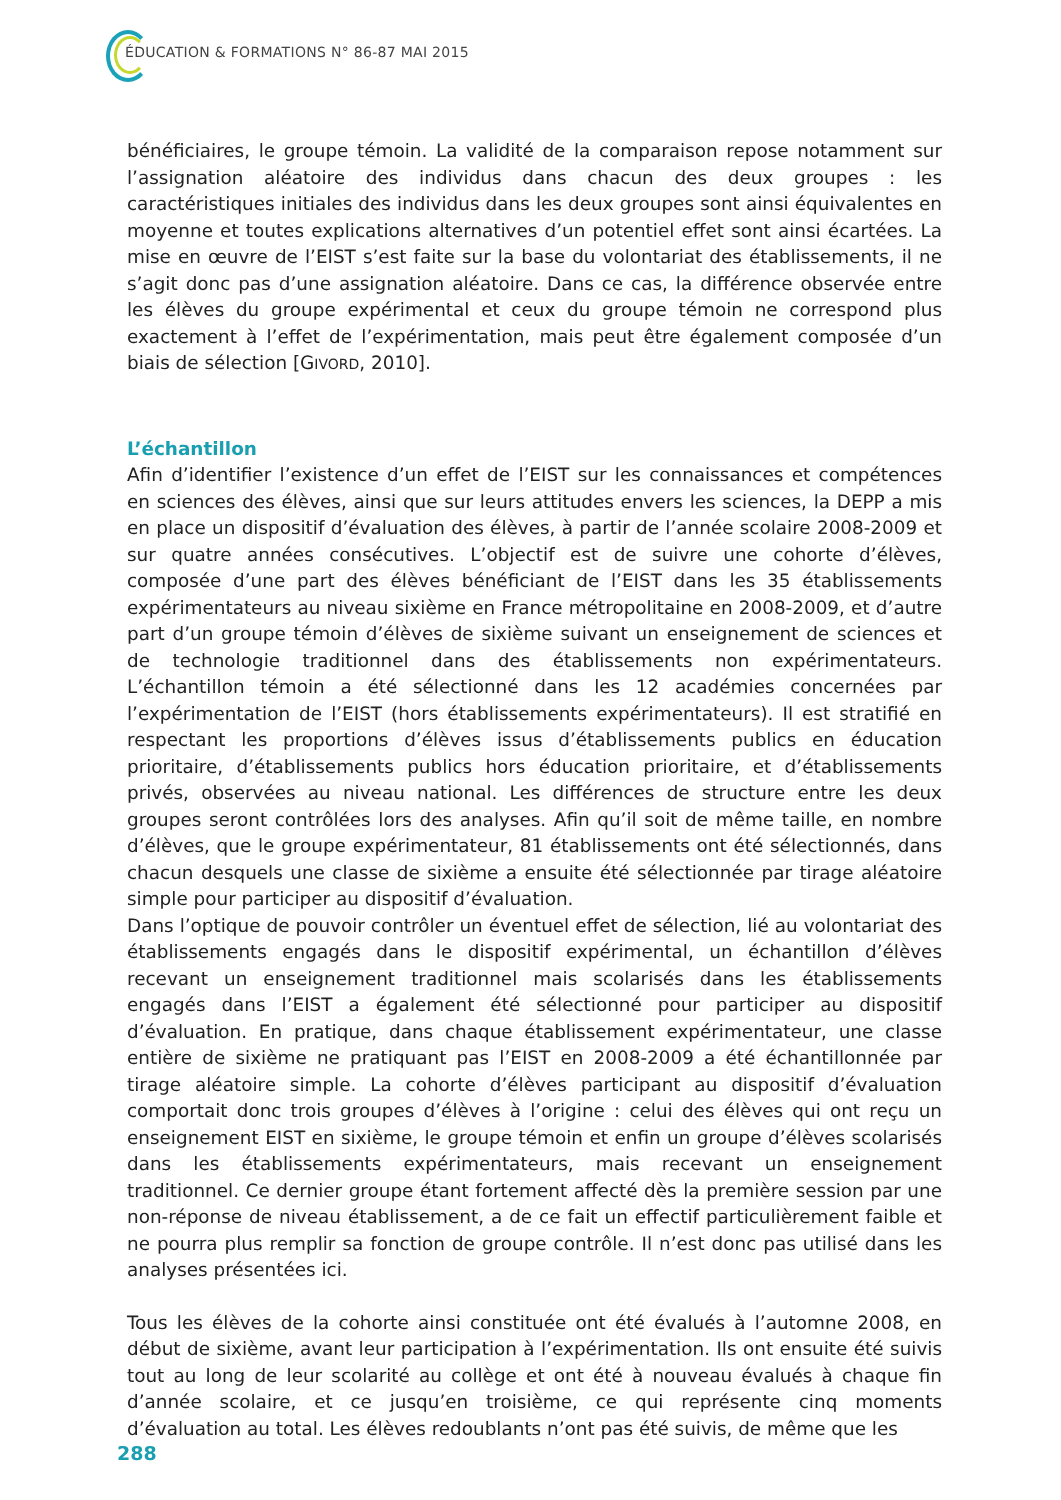ÉDUCATION & FORMATIONS N° 86-87 MAI 2015
bénéficiaires, le groupe témoin. La validité de la comparaison repose notamment sur l’assignation aléatoire des individus dans chacun des deux groupes : les caractéristiques initiales des individus dans les deux groupes sont ainsi équivalentes en moyenne et toutes explications alternatives d’un potentiel effet sont ainsi écartées. La mise en œuvre de l’EIST s’est faite sur la base du volontariat des établissements, il ne s’agit donc pas d’une assignation aléatoire. Dans ce cas, la différence observée entre les élèves du groupe expérimental et ceux du groupe témoin ne correspond plus exactement à l’effet de l’expérimentation, mais peut être également composée d’un biais de sélection [GIVORD, 2010].
L’échantillon
Afin d’identifier l’existence d’un effet de l’EIST sur les connaissances et compétences en sciences des élèves, ainsi que sur leurs attitudes envers les sciences, la DEPP a mis en place un dispositif d’évaluation des élèves, à partir de l’année scolaire 2008-2009 et sur quatre années consécutives. L’objectif est de suivre une cohorte d’élèves, composée d’une part des élèves bénéficiant de l’EIST dans les 35 établissements expérimentateurs au niveau sixième en France métropolitaine en 2008-2009, et d’autre part d’un groupe témoin d’élèves de sixième suivant un enseignement de sciences et de technologie traditionnel dans des établissements non expérimentateurs. L’échantillon témoin a été sélectionné dans les 12 académies concernées par l’expérimentation de l’EIST (hors établissements expérimentateurs). Il est stratifié en respectant les proportions d’élèves issus d’établissements publics en éducation prioritaire, d’établissements publics hors éducation prioritaire, et d’établissements privés, observées au niveau national. Les différences de structure entre les deux groupes seront contrôlées lors des analyses. Afin qu’il soit de même taille, en nombre d’élèves, que le groupe expérimentateur, 81 établissements ont été sélectionnés, dans chacun desquels une classe de sixième a ensuite été sélectionnée par tirage aléatoire simple pour participer au dispositif d’évaluation.
Dans l’optique de pouvoir contrôler un éventuel effet de sélection, lié au volontariat des établissements engagés dans le dispositif expérimental, un échantillon d’élèves recevant un enseignement traditionnel mais scolarisés dans les établissements engagés dans l’EIST a également été sélectionné pour participer au dispositif d’évaluation. En pratique, dans chaque établissement expérimentateur, une classe entière de sixième ne pratiquant pas l’EIST en 2008-2009 a été échantillonnée par tirage aléatoire simple. La cohorte d’élèves participant au dispositif d’évaluation comportait donc trois groupes d’élèves à l’origine : celui des élèves qui ont reçu un enseignement EIST en sixième, le groupe témoin et enfin un groupe d’élèves scolarisés dans les établissements expérimentateurs, mais recevant un enseignement traditionnel. Ce dernier groupe étant fortement affecté dès la première session par une non-réponse de niveau établissement, a de ce fait un effectif particulièrement faible et ne pourra plus remplir sa fonction de groupe contrôle. Il n’est donc pas utilisé dans les analyses présentées ici.
Tous les élèves de la cohorte ainsi constituée ont été évalués à l’automne 2008, en début de sixième, avant leur participation à l’expérimentation. Ils ont ensuite été suivis tout au long de leur scolarité au collège et ont été à nouveau évalués à chaque fin d’année scolaire, et ce jusqu’en troisième, ce qui représente cinq moments d’évaluation au total. Les élèves redoublants n’ont pas été suivis, de même que les
288